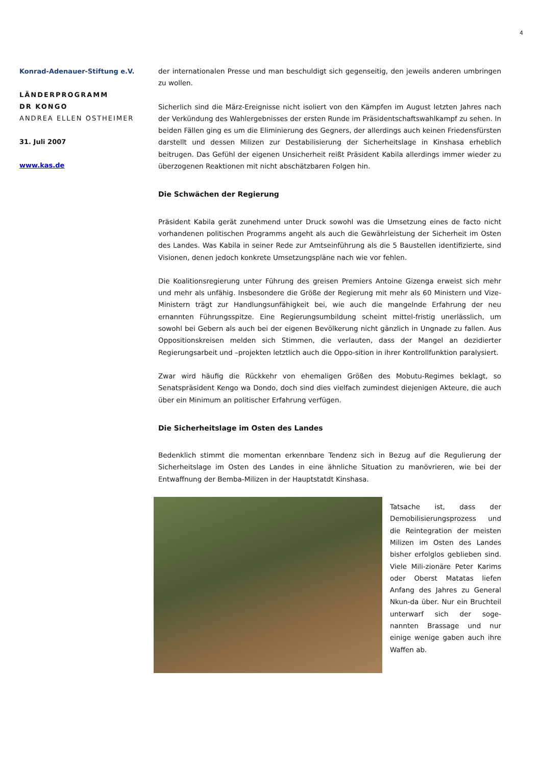4
Konrad-Adenauer-Stiftung e.V.
LÄNDERPROGRAMM
DR KONGO
ANDREA ELLEN OSTHEIMER
31. Juli 2007
www.kas.de
der internationalen Presse und man beschuldigt sich gegenseitig, den jeweils anderen umbringen zu wollen.
Sicherlich sind die März-Ereignisse nicht isoliert von den Kämpfen im August letzten Jahres nach der Verkündung des Wahlergebnisses der ersten Runde im Präsidentschaftswahlkampf zu sehen. In beiden Fällen ging es um die Eliminierung des Gegners, der allerdings auch keinen Friedensfürsten darstellt und dessen Milizen zur Destabilisierung der Sicherheitslage in Kinshasa erheblich beitrugen. Das Gefühl der eigenen Unsicherheit reißt Präsident Kabila allerdings immer wieder zu überzogenen Reaktionen mit nicht abschätzbaren Folgen hin.
Die Schwächen der Regierung
Präsident Kabila gerät zunehmend unter Druck sowohl was die Umsetzung eines de facto nicht vorhandenen politischen Programms angeht als auch die Gewährleistung der Sicherheit im Osten des Landes. Was Kabila in seiner Rede zur Amtseinführung als die 5 Baustellen identifizierte, sind Visionen, denen jedoch konkrete Umsetzungspläne nach wie vor fehlen.
Die Koalitionsregierung unter Führung des greisen Premiers Antoine Gizenga erweist sich mehr und mehr als unfähig. Insbesondere die Größe der Regierung mit mehr als 60 Ministern und Vize-Ministern trägt zur Handlungsunfähigkeit bei, wie auch die mangelnde Erfahrung der neu ernannten Führungsspitze. Eine Regierungsumbildung scheint mittel-fristig unerlässlich, um sowohl bei Gebern als auch bei der eigenen Bevölkerung nicht gänzlich in Ungnade zu fallen. Aus Oppositionskreisen melden sich Stimmen, die verlauten, dass der Mangel an dezidierter Regierungsarbeit und –projekten letztlich auch die Oppo-sition in ihrer Kontrollfunktion paralysiert.
Zwar wird häufig die Rückkehr von ehemaligen Größen des Mobutu-Regimes beklagt, so Senatspräsident Kengo wa Dondo, doch sind dies vielfach zumindest diejenigen Akteure, die auch über ein Minimum an politischer Erfahrung verfügen.
Die Sicherheitslage im Osten des Landes
Bedenklich stimmt die momentan erkennbare Tendenz sich in Bezug auf die Regulierung der Sicherheitslage im Osten des Landes in eine ähnliche Situation zu manövrieren, wie bei der Entwaffnung der Bemba-Milizen in der Hauptstatdt Kinshasa.
Tatsache ist, dass der Demobilisierungsprozess und die Reintegration der meisten Milizen im Osten des Landes bisher erfolglos geblieben sind. Viele Mili-zionäre Peter Karims oder Oberst Matatas liefen Anfang des Jahres zu General Nkun-da über. Nur ein Bruchteil unterwarf sich der soge-nannten Brassage und nur einige wenige gaben auch ihre Waffen ab.